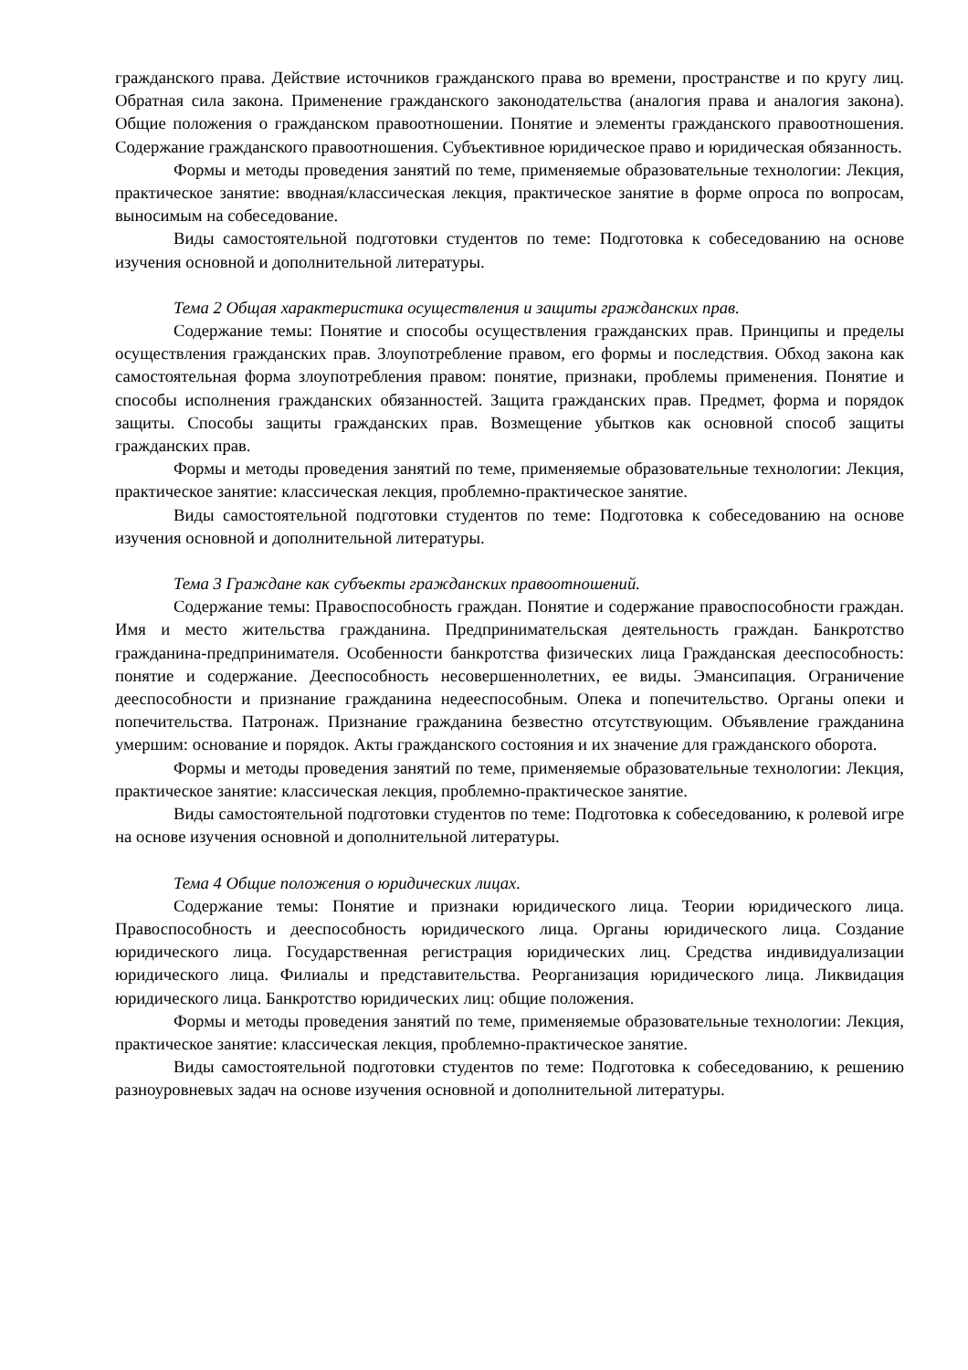гражданского права. Действие источников гражданского права во времени, пространстве и по кругу лиц. Обратная сила закона. Применение гражданского законодательства (аналогия права и аналогия закона). Общие положения о гражданском правоотношении. Понятие и элементы гражданского правоотношения. Содержание гражданского правоотношения. Субъективное юридическое право и юридическая обязанность.
Формы и методы проведения занятий по теме, применяемые образовательные технологии: Лекция, практическое занятие: вводная/классическая лекция, практическое занятие в форме опроса по вопросам, выносимым на собеседование.
Виды самостоятельной подготовки студентов по теме: Подготовка к собеседованию на основе изучения основной и дополнительной литературы.
Тема 2 Общая характеристика осуществления и защиты гражданских прав.
Содержание темы: Понятие и способы осуществления гражданских прав. Принципы и пределы осуществления гражданских прав. Злоупотребление правом, его формы и последствия. Обход закона как самостоятельная форма злоупотребления правом: понятие, признаки, проблемы применения. Понятие и способы исполнения гражданских обязанностей. Защита гражданских прав. Предмет, форма и порядок защиты. Способы защиты гражданских прав. Возмещение убытков как основной способ защиты гражданских прав.
Формы и методы проведения занятий по теме, применяемые образовательные технологии: Лекция, практическое занятие: классическая лекция, проблемно-практическое занятие.
Виды самостоятельной подготовки студентов по теме: Подготовка к собеседованию на основе изучения основной и дополнительной литературы.
Тема 3 Граждане как субъекты гражданских правоотношений.
Содержание темы: Правоспособность граждан. Понятие и содержание правоспособности граждан. Имя и место жительства гражданина. Предпринимательская деятельность граждан. Банкротство гражданина-предпринимателя. Особенности банкротства физических лица Гражданская дееспособность: понятие и содержание. Дееспособность несовершеннолетних, ее виды. Эмансипация. Ограничение дееспособности и признание гражданина недееспособным. Опека и попечительство. Органы опеки и попечительства. Патронаж. Признание гражданина безвестно отсутствующим. Объявление гражданина умершим: основание и порядок. Акты гражданского состояния и их значение для гражданского оборота.
Формы и методы проведения занятий по теме, применяемые образовательные технологии: Лекция, практическое занятие: классическая лекция, проблемно-практическое занятие.
Виды самостоятельной подготовки студентов по теме: Подготовка к собеседованию, к ролевой игре на основе изучения основной и дополнительной литературы.
Тема 4 Общие положения о юридических лицах.
Содержание темы: Понятие и признаки юридического лица. Теории юридического лица. Правоспособность и дееспособность юридического лица. Органы юридического лица. Создание юридического лица. Государственная регистрация юридических лиц. Средства индивидуализации юридического лица. Филиалы и представительства. Реорганизация юридического лица. Ликвидация юридического лица. Банкротство юридических лиц: общие положения.
Формы и методы проведения занятий по теме, применяемые образовательные технологии: Лекция, практическое занятие: классическая лекция, проблемно-практическое занятие.
Виды самостоятельной подготовки студентов по теме: Подготовка к собеседованию, к решению разноуровневых задач на основе изучения основной и дополнительной литературы.